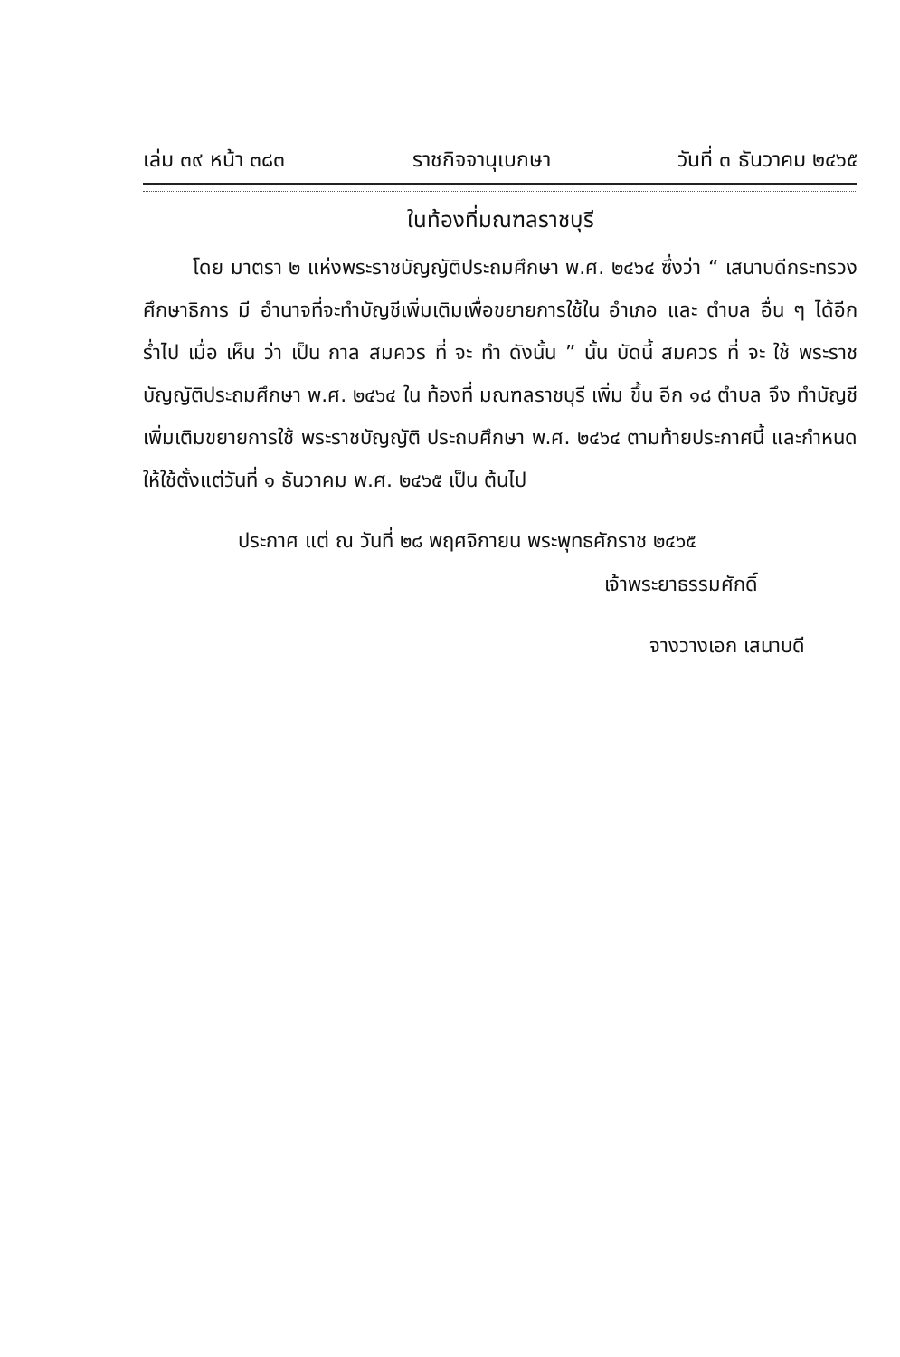เล่ม ๓๙ หน้า ๓๘๓ ราชกิจจานุเบกษา วันที่ ๓ ธันวาคม ๒๔๖๕
ในท้องที่มณฑลราชบุรี
โดย มาตรา ๒ แห่งพระราชบัญญัติประถมศึกษา พ.ศ. ๒๔๖๔ ซึ่งว่า “ เสนาบดีกระทรวงศึกษาธิการ มี อำนาจที่จะทำบัญชีเพิ่มเติมเพื่อขยายการใช้ใน อำเภอ และ ตำบล อื่น ๆ ได้อีกร่ำไป เมื่อ เห็น ว่า เป็น กาล สมควร ที่ จะ ทำ ดังนั้น ” นั้น บัดนี้ สมควร ที่ จะ ใช้ พระราชบัญญัติประถมศึกษา พ.ศ. ๒๔๖๔ ใน ท้องที่ มณฑลราชบุรี เพิ่ม ขึ้น อีก ๑๘ ตำบล จึง ทำบัญชี เพิ่มเติมขยายการใช้ พระราชบัญญัติ ประถมศึกษา พ.ศ. ๒๔๖๔ ตามท้ายประกาศนี้ และกำหนดให้ใช้ตั้งแต่วันที่ ๑ ธันวาคม พ.ศ. ๒๔๖๕ เป็น ต้นไป
ประกาศ แต่ ณ วันที่ ๒๘ พฤศจิกายน พระพุทธศักราช ๒๔๖๕
เจ้าพระยาธรรมศักดิ์
จางวางเอก เสนาบดี